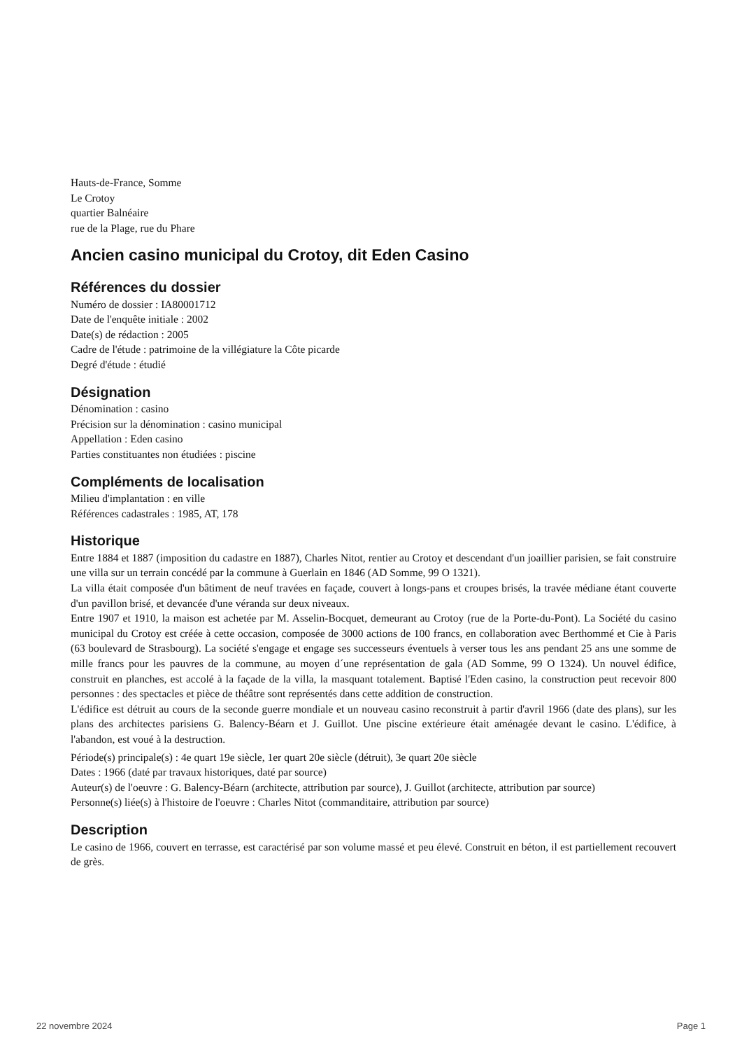Hauts-de-France, Somme
Le Crotoy
quartier Balnéaire
rue de la Plage, rue du Phare
Ancien casino municipal du Crotoy, dit Eden Casino
Références du dossier
Numéro de dossier : IA80001712
Date de l'enquête initiale : 2002
Date(s) de rédaction : 2005
Cadre de l'étude : patrimoine de la villégiature la Côte picarde
Degré d'étude : étudié
Désignation
Dénomination : casino
Précision sur la dénomination : casino municipal
Appellation : Eden casino
Parties constituantes non étudiées : piscine
Compléments de localisation
Milieu d'implantation : en ville
Références cadastrales : 1985, AT, 178
Historique
Entre 1884 et 1887 (imposition du cadastre en 1887), Charles Nitot, rentier au Crotoy et descendant d'un joaillier parisien, se fait construire une villa sur un terrain concédé par la commune à Guerlain en 1846 (AD Somme, 99 O 1321).
La villa était composée d'un bâtiment de neuf travées en façade, couvert à longs-pans et croupes brisés, la travée médiane étant couverte d'un pavillon brisé, et devancée d'une véranda sur deux niveaux.
Entre 1907 et 1910, la maison est achetée par M. Asselin-Bocquet, demeurant au Crotoy (rue de la Porte-du-Pont). La Société du casino municipal du Crotoy est créée à cette occasion, composée de 3000 actions de 100 francs, en collaboration avec Berthommé et Cie à Paris (63 boulevard de Strasbourg). La société s'engage et engage ses successeurs éventuels à verser tous les ans pendant 25 ans une somme de mille francs pour les pauvres de la commune, au moyen d´une représentation de gala (AD Somme, 99 O 1324). Un nouvel édifice, construit en planches, est accolé à la façade de la villa, la masquant totalement. Baptisé l'Eden casino, la construction peut recevoir 800 personnes : des spectacles et pièce de théâtre sont représentés dans cette addition de construction.
L'édifice est détruit au cours de la seconde guerre mondiale et un nouveau casino reconstruit à partir d'avril 1966 (date des plans), sur les plans des architectes parisiens G. Balency-Béarn et J. Guillot. Une piscine extérieure était aménagée devant le casino. L'édifice, à l'abandon, est voué à la destruction.
Période(s) principale(s) : 4e quart 19e siècle, 1er quart 20e siècle (détruit), 3e quart 20e siècle
Dates : 1966 (daté par travaux historiques, daté par source)
Auteur(s) de l'oeuvre : G. Balency-Béarn (architecte, attribution par source), J. Guillot (architecte, attribution par source)
Personne(s) liée(s) à l'histoire de l'oeuvre : Charles Nitot (commanditaire, attribution par source)
Description
Le casino de 1966, couvert en terrasse, est caractérisé par son volume massé et peu élevé. Construit en béton, il est partiellement recouvert de grès.
22 novembre 2024 Page 1